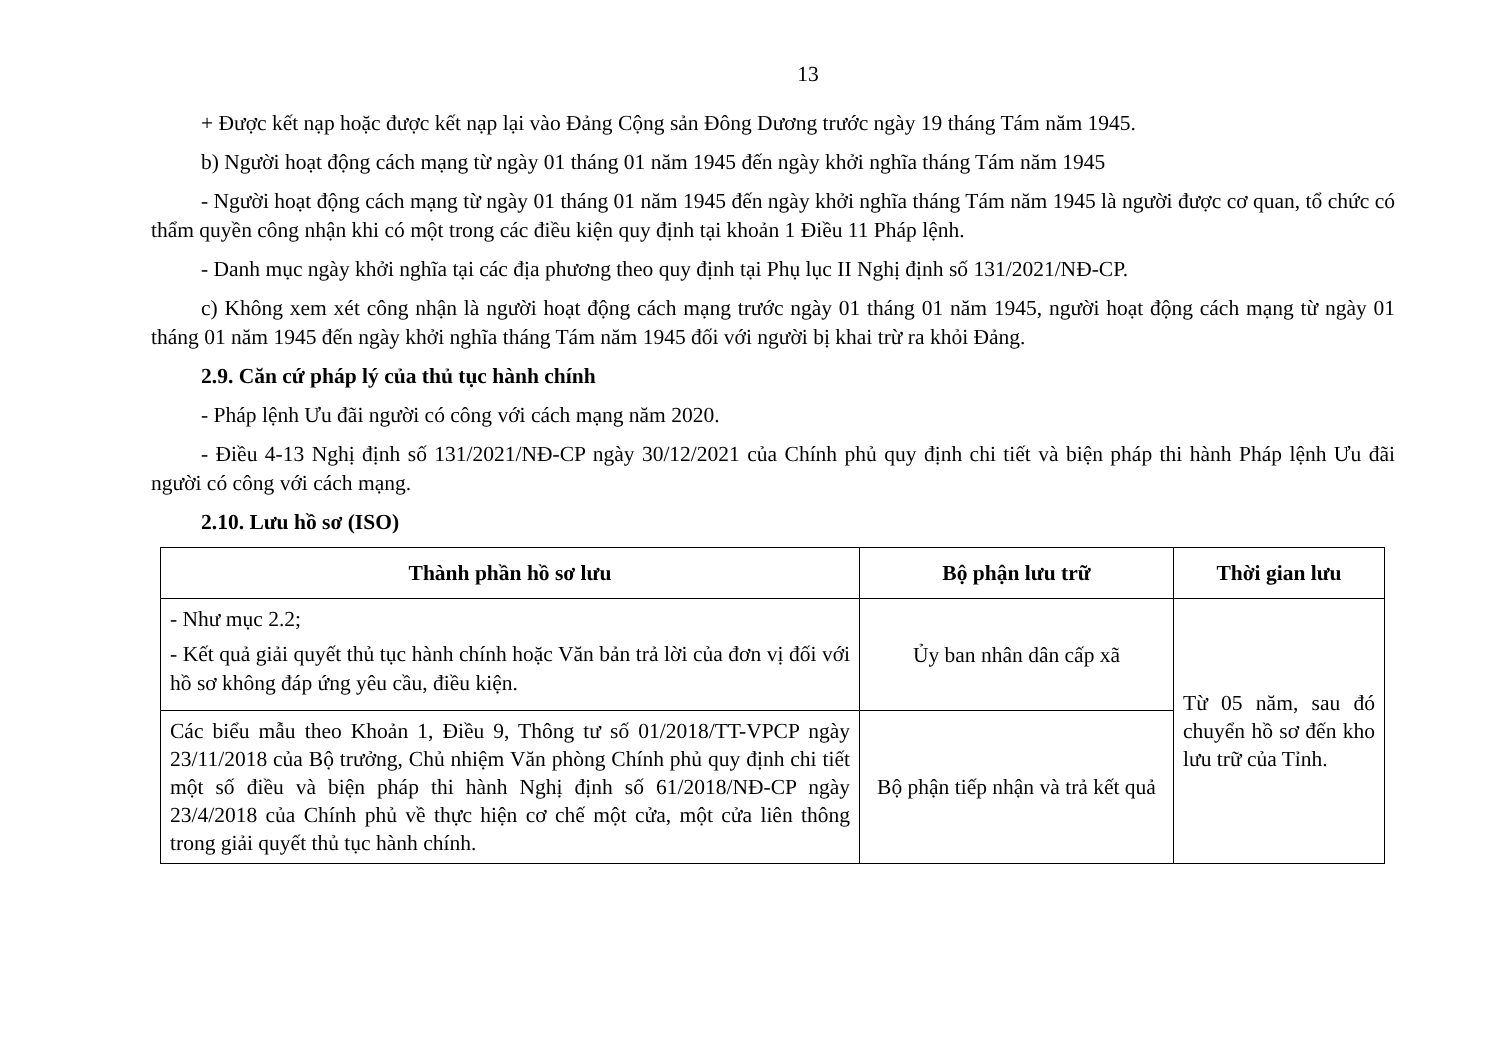13
+ Được kết nạp hoặc được kết nạp lại vào Đảng Cộng sản Đông Dương trước ngày 19 tháng Tám năm 1945.
b) Người hoạt động cách mạng từ ngày 01 tháng 01 năm 1945 đến ngày khởi nghĩa tháng Tám năm 1945
- Người hoạt động cách mạng từ ngày 01 tháng 01 năm 1945 đến ngày khởi nghĩa tháng Tám năm 1945 là người được cơ quan, tổ chức có thẩm quyền công nhận khi có một trong các điều kiện quy định tại khoản 1 Điều 11 Pháp lệnh.
- Danh mục ngày khởi nghĩa tại các địa phương theo quy định tại Phụ lục II Nghị định số 131/2021/NĐ-CP.
c) Không xem xét công nhận là người hoạt động cách mạng trước ngày 01 tháng 01 năm 1945, người hoạt động cách mạng từ ngày 01 tháng 01 năm 1945 đến ngày khởi nghĩa tháng Tám năm 1945 đối với người bị khai trừ ra khỏi Đảng.
2.9. Căn cứ pháp lý của thủ tục hành chính
- Pháp lệnh Ưu đãi người có công với cách mạng năm 2020.
- Điều 4-13 Nghị định số 131/2021/NĐ-CP ngày 30/12/2021 của Chính phủ quy định chi tiết và biện pháp thi hành Pháp lệnh Ưu đãi người có công với cách mạng.
2.10. Lưu hồ sơ (ISO)
| Thành phần hồ sơ lưu | Bộ phận lưu trữ | Thời gian lưu |
| --- | --- | --- |
| - Như mục 2.2; - Kết quả giải quyết thủ tục hành chính hoặc Văn bản trả lời của đơn vị đối với hồ sơ không đáp ứng yêu cầu, điều kiện. | Ủy ban nhân dân cấp xã | Từ 05 năm, sau đó chuyển hồ sơ đến kho lưu trữ của Tỉnh. |
| Các biểu mẫu theo Khoản 1, Điều 9, Thông tư số 01/2018/TT-VPCP ngày 23/11/2018 của Bộ trưởng, Chủ nhiệm Văn phòng Chính phủ quy định chi tiết một số điều và biện pháp thi hành Nghị định số 61/2018/NĐ-CP ngày 23/4/2018 của Chính phủ về thực hiện cơ chế một cửa, một cửa liên thông trong giải quyết thủ tục hành chính. | Bộ phận tiếp nhận và trả kết quả | |